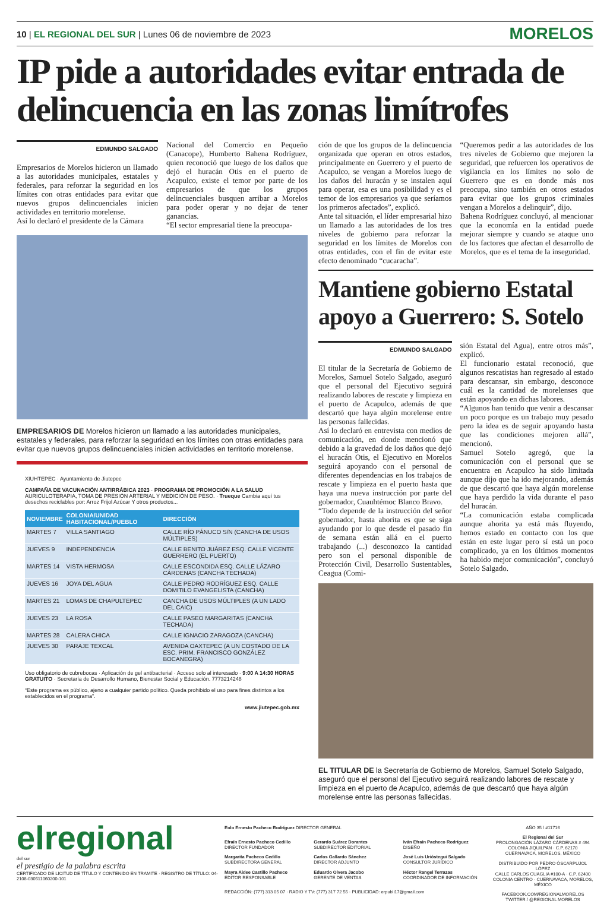10 | EL REGIONAL DEL SUR | Lunes 06 de noviembre de 2023
MORELOS
IP pide a autoridades evitar entrada de delincuencia en las zonas limítrofes
EDMUNDO SALGADO
Empresarios de Morelos hicieron un llamado a las autoridades municipales, estatales y federales, para reforzar la seguridad en los límites con otras entidades para evitar que nuevos grupos delincuenciales inicien actividades en territorio morelense.
Así lo declaró el presidente de la Cámara
Nacional del Comercio en Pequeño (Canacope), Humberto Bahena Rodríguez, quien reconoció que luego de los daños que dejó el huracán Otis en el puerto de Acapulco, existe el temor por parte de los empresarios de que los grupos delincuenciales busquen arribar a Morelos para poder operar y no dejar de tener ganancias.
“El sector empresarial tiene la preocupa-
EMPRESARIOS DE Morelos hicieron un llamado a las autoridades municipales, estatales y federales, para reforzar la seguridad en los límites con otras entidades para evitar que nuevos grupos delincuenciales inicien actividades en territorio morelense.
XIUHTEPEC · Ayuntamiento de Jiutepec
CAMPAÑA DE VACUNACIÓN ANTIRRÁBICA 2023 · PROGRAMA DE PROMOCIÓN A LA SALUD AURICULOTERAPIA, TOMA DE PRESIÓN ARTERIAL Y MEDICIÓN DE PESO. · Trueque Cambia aquí tus desechos reciclables por: Arroz Frijol Azúcar Y otros productos...
| NOVIEMBRE | COLONIA/UNIDAD HABITACIONAL/PUEBLO | DIRECCIÓN |
| --- | --- | --- |
| MARTES 7 | VILLA SANTIAGO | CALLE RÍO PÁNUCO S/N (CANCHA DE USOS MÚLTIPLES) |
| JUEVES 9 | INDEPENDENCIA | CALLE BENITO JUÁREZ ESQ. CALLE VICENTE GUERRERO (EL PUERTO) |
| MARTES 14 | VISTA HERMOSA | CALLE ESCONDIDA ESQ. CALLE LÁZARO CÁRDENAS (CANCHA TECHADA) |
| JUEVES 16 | JOYA DEL AGUA | CALLE PEDRO RODRÍGUEZ ESQ. CALLE DOMITILO EVANGELISTA (CANCHA) |
| MARTES 21 | LOMAS DE CHAPULTEPEC | CANCHA DE USOS MÚLTIPLES (A UN LADO DEL CAIC) |
| JUEVES 23 | LA ROSA | CALLE PASEO MARGARITAS (CANCHA TECHADA) |
| MARTES 28 | CALERA CHICA | CALLE IGNACIO ZARAGOZA (CANCHA) |
| JUEVES 30 | PARAJE TEXCAL | AVENIDA OAXTEPEC (A UN COSTADO DE LA ESC. PRIM. FRANCISCO GONZÁLEZ BOCANEGRA) |
Uso obligatorio de cubrebocas · Aplicación de gel antibacterial · Acceso solo al interesado · 9:00 A 14:30 HORAS GRATUITO · Secretaría de Desarrollo Humano, Bienestar Social y Educación. 7773214248
“Este programa es público, ajeno a cualquier partido político. Queda prohibido el uso para fines distintos a los establecidos en el programa”.
www.jiutepec.gob.mx
ción de que los grupos de la delincuencia organizada que operan en otros estados, principalmente en Guerrero y el puerto de Acapulco, se vengan a Morelos luego de los daños del huracán y se instalen aquí para operar, esa es una posibilidad y es el temor de los empresarios ya que seríamos los primeros afectados”, explicó.
Ante tal situación, el líder empresarial hizo un llamado a las autoridades de los tres niveles de gobierno para reforzar la seguridad en los límites de Morelos con otras entidades, con el fin de evitar este efecto denominado “cucaracha”.
“Queremos pedir a las autoridades de los tres niveles de Gobierno que mejoren la seguridad, que refuercen los operativos de vigilancia en los límites no solo de Guerrero que es en donde más nos preocupa, sino también en otros estados para evitar que los grupos criminales vengan a Morelos a delinquir”, dijo.
Bahena Rodríguez concluyó, al mencionar que la economía en la entidad puede mejorar siempre y cuando se ataque uno de los factores que afectan el desarrollo de Morelos, que es el tema de la inseguridad.
Mantiene gobierno Estatal apoyo a Guerrero: S. Sotelo
EDMUNDO SALGADO
El titular de la Secretaría de Gobierno de Morelos, Samuel Sotelo Salgado, aseguró que el personal del Ejecutivo seguirá realizando labores de rescate y limpieza en el puerto de Acapulco, además de que descartó que haya algún morelense entre las personas fallecidas.
Así lo declaró en entrevista con medios de comunicación, en donde mencionó que debido a la gravedad de los daños que dejó el huracán Otis, el Ejecutivo en Morelos seguirá apoyando con el personal de diferentes dependencias en los trabajos de rescate y limpieza en el puerto hasta que haya una nueva instrucción por parte del gobernador, Cuauhtémoc Blanco Bravo.
“Todo depende de la instrucción del señor gobernador, hasta ahorita es que se siga ayudando por lo que desde el pasado fin de semana están allá en el puerto trabajando (...) desconozco la cantidad pero son el personal disponible de Protección Civil, Desarrollo Sustentables, Ceagua (Comi-
sión Estatal del Agua), entre otros más”, explicó.
El funcionario estatal reconoció, que algunos rescatistas han regresado al estado para descansar, sin embargo, desconoce cuál es la cantidad de morelenses que están apoyando en dichas labores.
“Algunos han tenido que venir a descansar un poco porque es un trabajo muy pesado pero la idea es de seguir apoyando hasta que las condiciones mejoren allá”, mencionó.
Samuel Sotelo agregó, que la comunicación con el personal que se encuentra en Acapulco ha sido limitada aunque dijo que ha ido mejorando, además de que descartó que haya algún morelense que haya perdido la vida durante el paso del huracán.
“La comunicación estaba complicada aunque ahorita ya está más fluyendo, hemos estado en contacto con los que están en este lugar pero sí está un poco complicado, ya en los últimos momentos ha habido mejor comunicación”, concluyó Sotelo Salgado.
EL TITULAR DE la Secretaría de Gobierno de Morelos, Samuel Sotelo Salgado, aseguró que el personal del Ejecutivo seguirá realizando labores de rescate y limpieza en el puerto de Acapulco, además de que descartó que haya algún morelense entre las personas fallecidas.
elregional
del sur
el prestigio de la palabra escrita
CERTIFICADO DE LICITUD DE TÍTULO Y CONTENIDO EN TRAMITE · REGISTRO DE TÍTULO: 04-2108-030511060200-101
Eolo Ernesto Pacheco Rodríguez DIRECTOR GENERAL
Efraín Ernesto Pacheco Cedillo
DIRECTOR FUNDADOR
Margarita Pacheco Cedillo
SUBDIRECTORA GENERAL
Mayra Aidee Castillo Pacheco
EDITOR RESPONSABLE
Gerardo Suárez Dorantes
SUBDIRECTOR EDITORIAL
Carlos Gallardo Sánchez
DIRECTOR ADJUNTO
Eduardo Olvera Jacobo
GERENTE DE VENTAS
Iván Efraín Pacheco Rodríguez
DISEÑO
José Luis Urióstegui Salgado
CONSULTOR JURÍDICO
Héctor Rangel Terrazas
COORDINADOR DE INFORMACIÓN
REDACCIÓN: (777) 313 05 07 · RADIO Y TV: (777) 317 72 55 · PUBLICIDAD: erpubli17@gmail.com
AÑO 35 / #11716
El Regional del Sur
PROLONGACIÓN LÁZARO CÁRDENAS # 494
COLONIA JIQUILPAN · C.P. 62170
CUERNAVACA, MORELOS, MÉXICO
DISTRIBUIDO POR PEDRO ÓSCARPUJOL LÓPEZ
CALLE CARLOS CUAGLIA #100-A · C.P. 62400
COLONIA CENTRO · CUERNAVACA, MORELOS, MÉXICO
FACEBOOK.COM/REGIONALMORELOS
TWITTER / @REGIONAL MORELOS